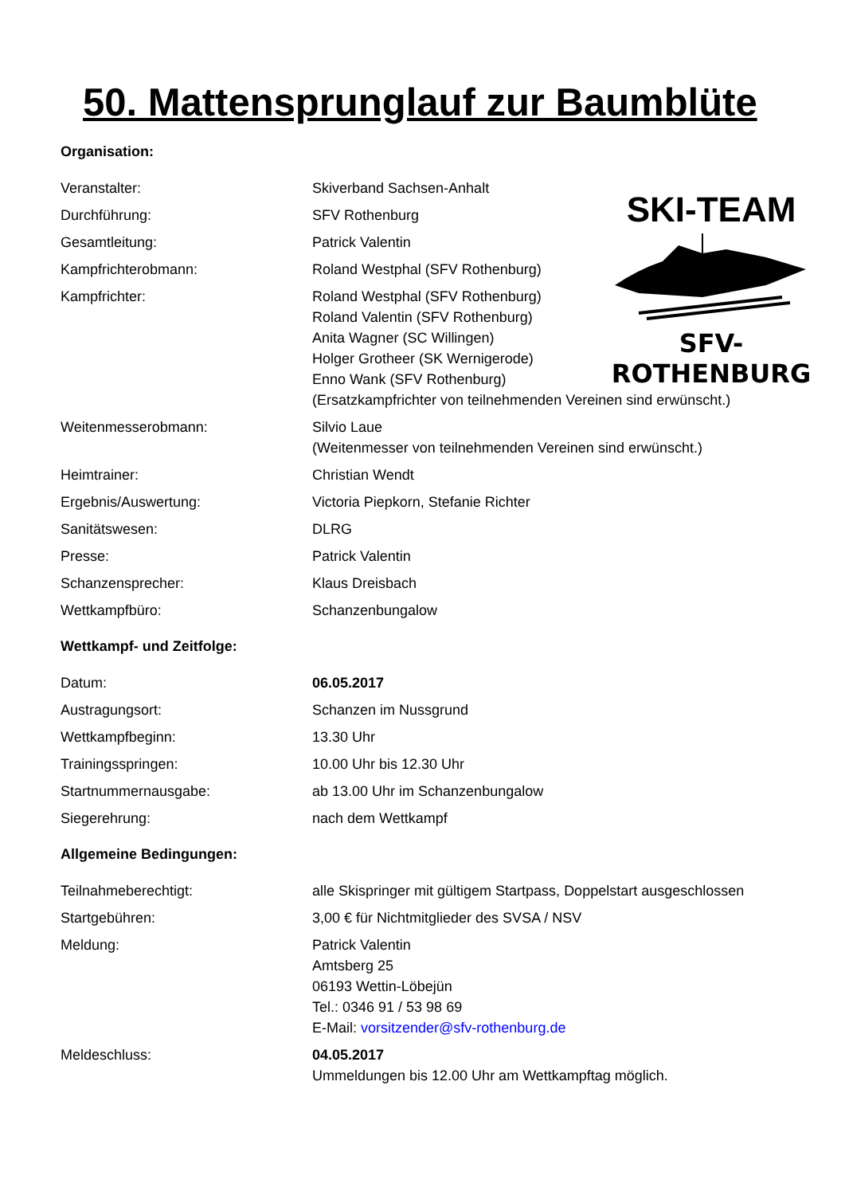50. Mattensprunglauf zur Baumblüte
Organisation:
Veranstalter: Skiverband Sachsen-Anhalt
Durchführung: SFV Rothenburg
Gesamtleitung: Patrick Valentin
Kampfrichterobmann: Roland Westphal (SFV Rothenburg)
Kampfrichter: Roland Westphal (SFV Rothenburg)
Roland Valentin (SFV Rothenburg)
Anita Wagner (SC Willingen)
Holger Grotheer (SK Wernigerode)
Enno Wank (SFV Rothenburg)
(Ersatzkampfrichter von teilnehmenden Vereinen sind erwünscht.)
Weitenmesserobmann: Silvio Laue
(Weitenmesser von teilnehmenden Vereinen sind erwünscht.)
Heimtrainer: Christian Wendt
Ergebnis/Auswertung: Victoria Piepkorn, Stefanie Richter
Sanitätswesen: DLRG
Presse: Patrick Valentin
Schanzensprecher: Klaus Dreisbach
Wettkampfbüro: Schanzenbungalow
Wettkampf- und Zeitfolge:
Datum: 06.05.2017
Austragungsort: Schanzen im Nussgrund
Wettkampfbeginn: 13.30 Uhr
Trainingsspringen: 10.00 Uhr bis 12.30 Uhr
Startnummernausgabe: ab 13.00 Uhr im Schanzenbungalow
Siegerehrung: nach dem Wettkampf
Allgemeine Bedingungen:
Teilnahmeberechtigt: alle Skispringer mit gültigem Startpass, Doppelstart ausgeschlossen
Startgebühren: 3,00 € für Nichtmitglieder des SVSA / NSV
Meldung: Patrick Valentin
Amtsberg 25
06193 Wettin-Löbejün
Tel.: 0346 91 / 53 98 69
E-Mail: vorsitzender@sfv-rothenburg.de
Meldeschluss: 04.05.2017
Ummeldungen bis 12.00 Uhr am Wettkampftag möglich.
SKI-TEAM
SFV-ROTHENBURG